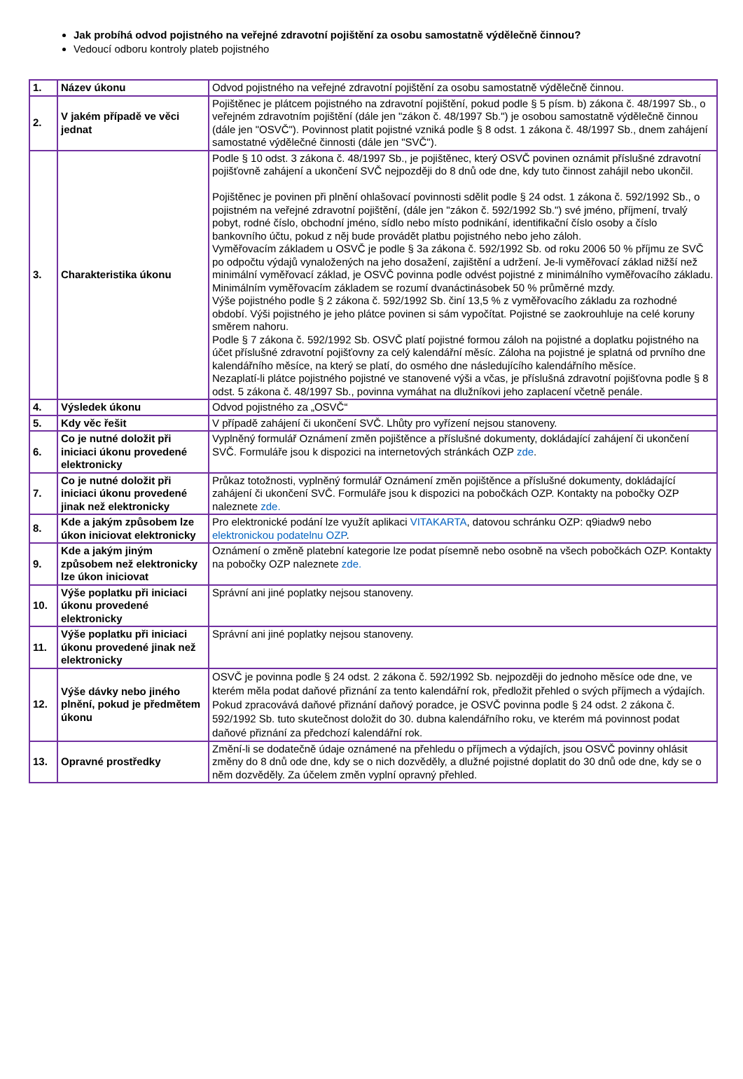Jak probíhá odvod pojistného na veřejné zdravotní pojištění za osobu samostatně výdělečně činnou?
Vedoucí odboru kontroly plateb pojistného
| 1. | Název úkonu | Odvod pojistného na veřejné zdravotní pojištění za osobu samostatně výdělečně činnou. |
| 2. | V jakém případě ve věci jednat | Pojištěnec je plátcem pojistného na zdravotní pojištění, pokud podle § 5 písm. b) zákona č. 48/1997 Sb., o veřejném zdravotním pojištění (dále jen "zákon č. 48/1997 Sb.") je osobou samostatně výdělečně činnou (dále jen "OSVČ"). Povinnost platit pojistné vzniká podle § 8 odst. 1 zákona č. 48/1997 Sb., dnem zahájení samostatné výdělečné činnosti (dále jen "SVČ"). |
| 3. | Charakteristika úkonu | Podle § 10 odst. 3 zákona č. 48/1997 Sb., je pojištěnec, který OSVČ povinen oznámit příslušné zdravotní pojišťovně zahájení a ukončení SVČ nejpozději do 8 dnů ode dne, kdy tuto činnost zahájil nebo ukončil. Pojištěnec je povinen při plnění ohlašovací povinnosti sdělit podle § 24 odst. 1 zákona č. 592/1992 Sb., o pojistném na veřejné zdravotní pojištění, (dále jen "zákon č. 592/1992 Sb.") své jméno, příjmení, trvalý pobyt, rodné číslo, obchodní jméno, sídlo nebo místo podnikání, identifikační číslo osoby a číslo bankovního účtu, pokud z něj bude provádět platbu pojistného nebo jeho záloh. Vyměřovacím základem u OSVČ je podle § 3a zákona č. 592/1992 Sb. od roku 2006 50 % příjmu ze SVČ po odpočtu výdajů vynaložených na jeho dosažení, zajištění a udržení. Je-li vyměřovací základ nižší než minimální vyměřovací základ, je OSVČ povinna podle odvést pojistné z minimálního vyměřovacího základu. Minimálním vyměřovacím základem se rozumí dvanáctinásobek 50 % průměrné mzdy. Výše pojistného podle § 2 zákona č. 592/1992 Sb. činí 13,5 % z vyměřovacího základu za rozhodné období. Výši pojistného je jeho plátce povinen si sám vypočítat. Pojistné se zaokrouhluje na celé koruny směrem nahoru. Podle § 7 zákona č. 592/1992 Sb. OSVČ platí pojistné formou záloh na pojistné a doplatku pojistného na účet příslušné zdravotní pojišťovny za celý kalendářní měsíc. Záloha na pojistné je splatná od prvního dne kalendářního měsíce, na který se platí, do osmého dne následujícího kalendářního měsíce. Nezaplatí-li plátce pojistného pojistné ve stanovené výši a včas, je příslušná zdravotní pojišťovna podle § 8 odst. 5 zákona č. 48/1997 Sb., povinna vymáhat na dlužníkovi jeho zaplacení včetně penále. |
| 4. | Výsledek úkonu | Odvod pojistného za „OSVČ“ |
| 5. | Kdy věc řešit | V případě zahájení či ukončení SVČ. Lhůty pro vyřízení nejsou stanoveny. |
| 6. | Co je nutné doložit při iniciaci úkonu provedené elektronicky | Vyplněný formulář Oznámení změn pojištěnce a příslušné dokumenty, dokládající zahájení či ukončení SVČ. Formuláře jsou k dispozici na internetových stránkách OZP zde . |
| 7. | Co je nutné doložit při iniciaci úkonu provedené jinak než elektronicky | Průkaz totožnosti, vyplněný formulář Oznámení změn pojištěnce a příslušné dokumenty, dokládající zahájení či ukončení SVČ. Formuláře jsou k dispozici na pobočkách OZP. Kontakty na pobočky OZP naleznete zde. |
| 8. | Kde a jakým způsobem lze úkon iniciovat elektronicky | Pro elektronické podání lze využít aplikaci VITAKARTA , datovou schránku OZP: q9iadw9 nebo elektronickou podatelnu OZP . |
| 9. | Kde a jakým jiným způsobem než elektronicky lze úkon iniciovat | Oznámení o změně platební kategorie lze podat písemně nebo osobně na všech pobočkách OZP. Kontakty na pobočky OZP naleznete zde. |
| 10. | Výše poplatku při iniciaci úkonu provedené elektronicky | Správní ani jiné poplatky nejsou stanoveny. |
| 11. | Výše poplatku při iniciaci úkonu provedené jinak než elektronicky | Správní ani jiné poplatky nejsou stanoveny. |
| 12. | Výše dávky nebo jiného plnění, pokud je předmětem úkonu | OSVČ je povinna podle § 24 odst. 2 zákona č. 592/1992 Sb. nejpozději do jednoho měsíce ode dne, ve kterém měla podat daňové přiznání za tento kalendářní rok, předložit přehled o svých příjmech a výdajích. Pokud zpracovává daňové přiznání daňový poradce, je OSVČ povinna podle § 24 odst. 2 zákona č. 592/1992 Sb. tuto skutečnost doložit do 30. dubna kalendářního roku, ve kterém má povinnost podat daňové přiznání za předchozí kalendářní rok. |
| 13. | Opravné prostředky | Změní-li se dodatečně údaje oznámené na přehledu o příjmech a výdajích, jsou OSVČ povinny ohlásit změny do 8 dnů ode dne, kdy se o nich dozvěděly, a dlužné pojistné doplatit do 30 dnů ode dne, kdy se o něm dozvěděly. Za účelem změn vyplní opravný přehled. |